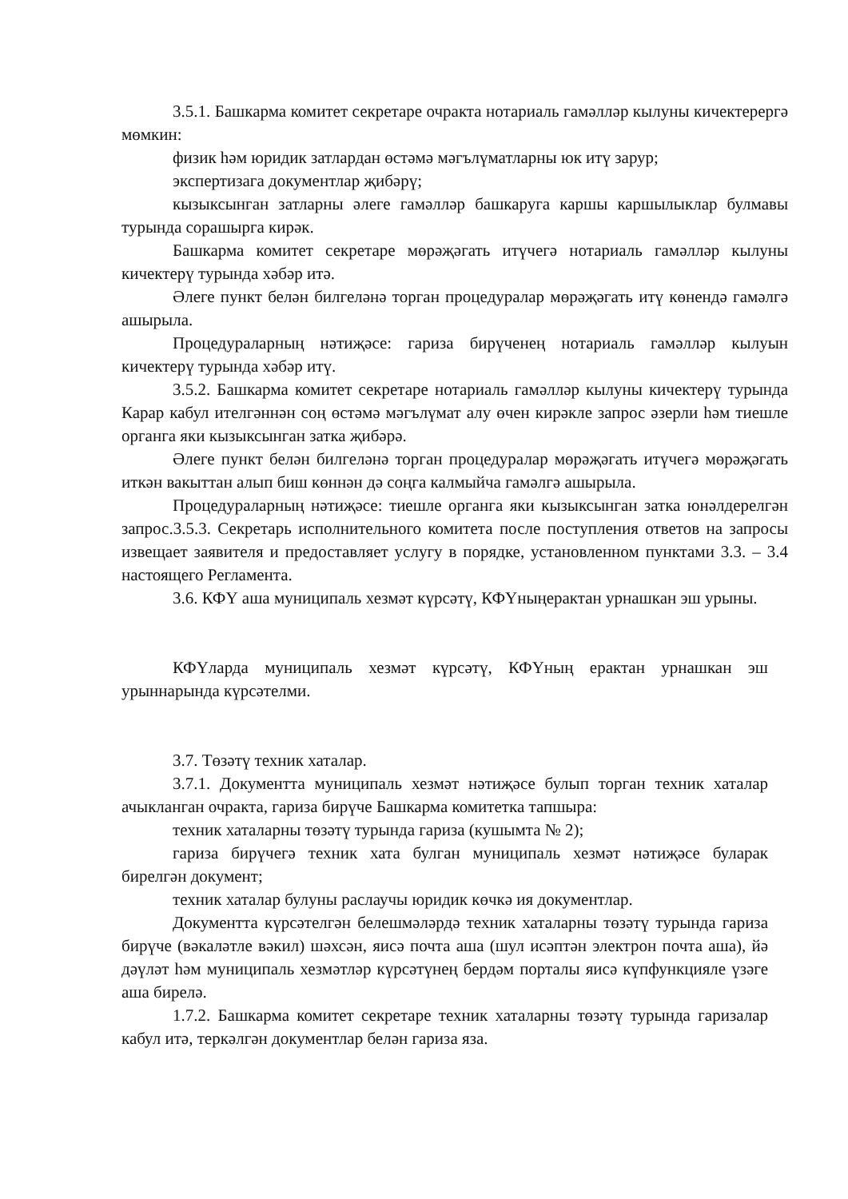3.5.1. Башкарма комитет секретаре очракта нотариаль гамәлләр кылуны кичектерергә мөмкин:
физик һәм юридик затлардан өстәмә мәгълүматларны юк итү зарур;
экспертизага документлар җибәрү;
кызыксынган затларны әлеге гамәлләр башкаруга каршы каршылыклар булмавы турында сорашырга кирәк.
Башкарма комитет секретаре мөрәҗәгать итүчегә нотариаль гамәлләр кылуны кичектерү турында хәбәр итә.
Әлеге пункт белән билгеләнә торган процедуралар мөрәҗәгать итү көнендә гамәлгә ашырыла.
Процедураларның нәтиҗәсе: гариза бирүченең нотариаль гамәлләр кылуын кичектерү турында хәбәр итү.
3.5.2. Башкарма комитет секретаре нотариаль гамәлләр кылуны кичектерү турында Карар кабул ителгәннән соң өстәмә мәгълүмат алу өчен кирәкле запрос әзерли һәм тиешле органга яки кызыксынган затка җибәрә.
Әлеге пункт белән билгеләнә торган процедуралар мөрәҗәгать итүчегә мөрәҗәгать иткән вакыттан алып биш көннән дә соңга калмыйча гамәлгә ашырыла.
Процедураларның нәтиҗәсе: тиешле органга яки кызыксынган затка юнәлдерелгән запрос.3.5.3. Секретарь исполнительного комитета после поступления ответов на запросы извещает заявителя и предоставляет услугу в порядке, установленном пунктами 3.3. – 3.4 настоящего Регламента.
3.6. КФҮ аша муниципаль хезмәт күрсәтү, КФҮныңерактан урнашкан эш урыны.
КФҮларда муниципаль хезмәт күрсәтү, КФҮның ерактан урнашкан эш урыннарында күрсәтелми.
3.7. Төзәтү техник хаталар.
3.7.1. Документта муниципаль хезмәт нәтиҗәсе булып торган техник хаталар ачыкланган очракта, гариза бирүче Башкарма комитетка тапшыра:
техник хаталарны төзәтү турында гариза (кушымта № 2);
гариза бирүчегә техник хата булган муниципаль хезмәт нәтиҗәсе буларак бирелгән документ;
техник хаталар булуны раслаучы юридик көчкә ия документлар.
Документта күрсәтелгән белешмәләрдә техник хаталарны төзәтү турында гариза бирүче (вәкаләтле вәкил) шәхсән, яисә почта аша (шул исәптән электрон почта аша), йә дәүләт һәм муниципаль хезмәтләр күрсәтүнең бердәм порталы яисә күпфункцияле үзәге аша бирелә.
1.7.2. Башкарма комитет секретаре техник хаталарны төзәтү турында гаризалар кабул итә, теркәлгән документлар белән гариза яза.